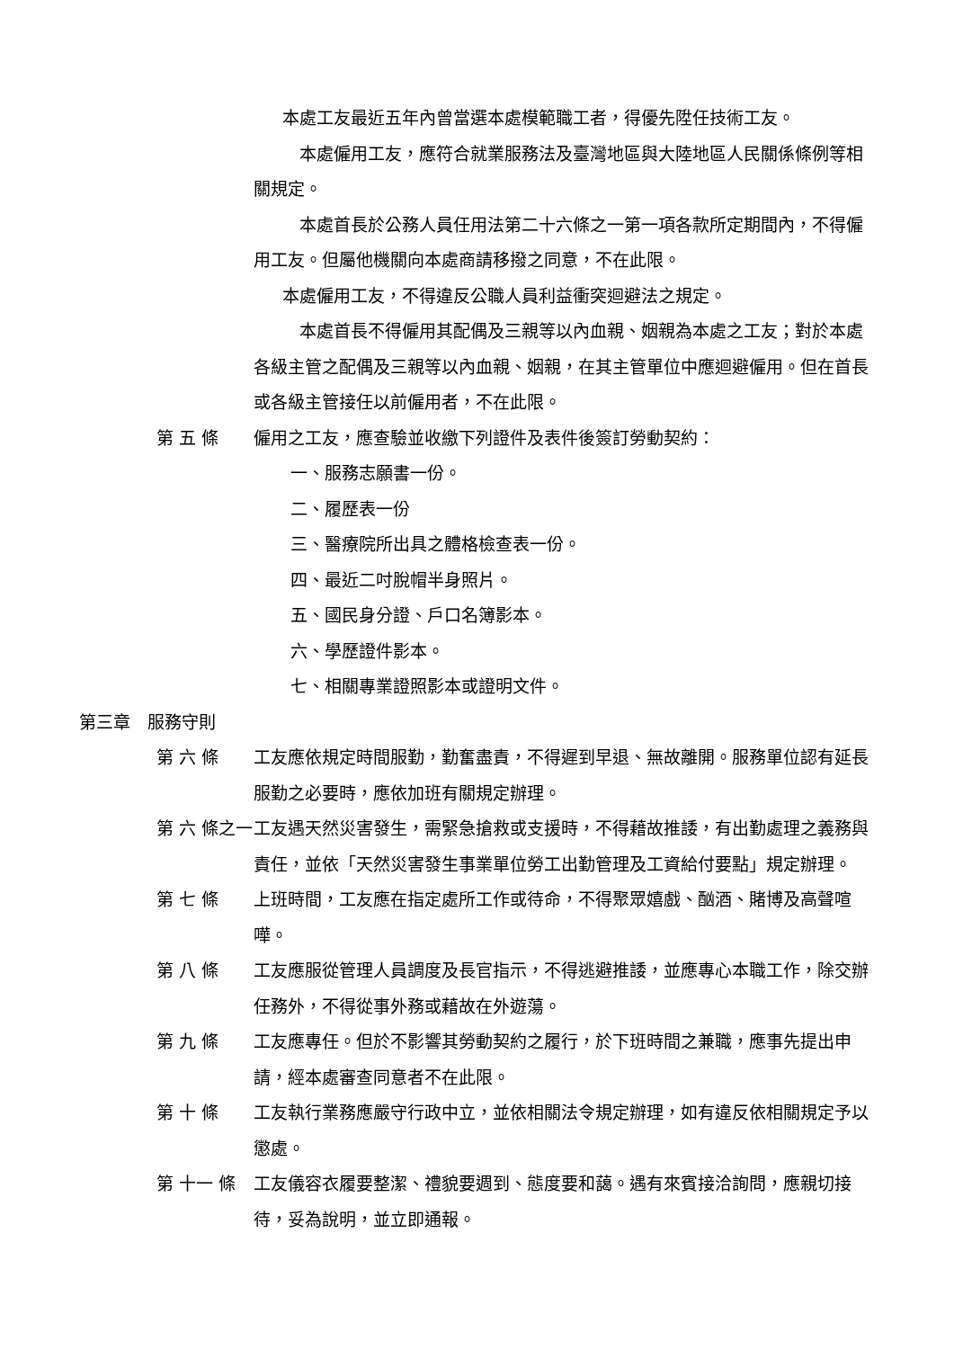本處工友最近五年內曾當選本處模範職工者，得優先陞任技術工友。
　本處僱用工友，應符合就業服務法及臺灣地區與大陸地區人民關係條例等相關規定。
　本處首長於公務人員任用法第二十六條之一第一項各款所定期間內，不得僱用工友。但屬他機關向本處商請移撥之同意，不在此限。
本處僱用工友，不得違反公職人員利益衝突迴避法之規定。
　本處首長不得僱用其配偶及三親等以內血親、姻親為本處之工友；對於本處各級主管之配偶及三親等以內血親、姻親，在其主管單位中應迴避僱用。但在首長或各級主管接任以前僱用者，不在此限。
第 五 條 僱用之工友，應查驗並收繳下列證件及表件後簽訂勞動契約：
一、服務志願書一份。
二、履歷表一份
三、醫療院所出具之體格檢查表一份。
四、最近二吋脫帽半身照片。
五、國民身分證、戶口名簿影本。
六、學歷證件影本。
七、相關專業證照影本或證明文件。
第三章　服務守則
第 六 條 工友應依規定時間服勤，勤奮盡責，不得遲到早退、無故離開。服務單位認有延長服勤之必要時，應依加班有關規定辦理。
第 六 條之一
工友遇天然災害發生，需緊急搶救或支援時，不得藉故推諉，有出勤處理之義務與責任，並依「天然災害發生事業單位勞工出勤管理及工資給付要點」規定辦理。
第 七 條 上班時間，工友應在指定處所工作或待命，不得聚眾嬉戲、酗酒、賭博及高聲喧嘩。
第 八 條 工友應服從管理人員調度及長官指示，不得逃避推諉，並應專心本職工作，除交辦任務外，不得從事外務或藉故在外遊蕩。
第 九 條 工友應專任。但於不影響其勞動契約之履行，於下班時間之兼職，應事先提出申請，經本處審查同意者不在此限。
第 十 條 工友執行業務應嚴守行政中立，並依相關法令規定辦理，如有違反依相關規定予以懲處。
第 十一 條 工友儀容衣履要整潔、禮貌要週到、態度要和藹。遇有來賓接洽詢問，應親切接待，妥為說明，並立即通報。